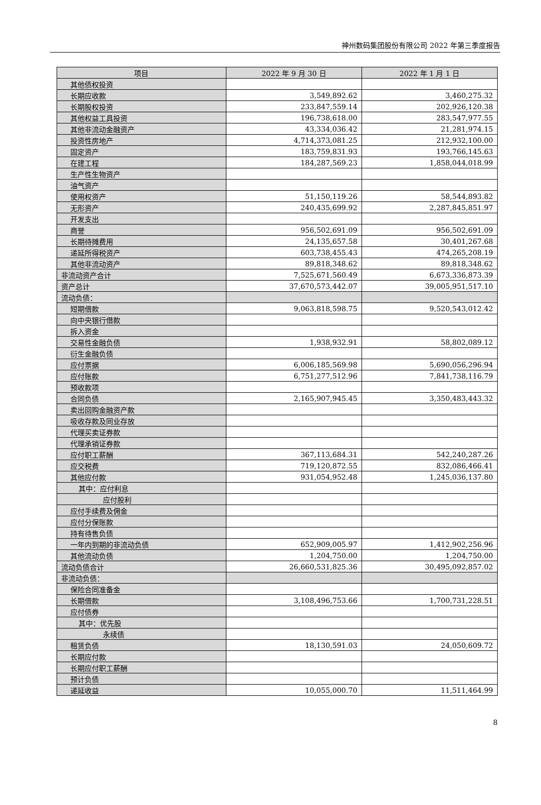神州数码集团股份有限公司 2022 年第三季度报告
| 项目 | 2022 年 9 月 30 日 | 2022 年 1 月 1 日 |
| --- | --- | --- |
| 其他债权投资 | | |
| 长期应收款 | 3,549,892.62 | 3,460,275.32 |
| 长期股权投资 | 233,847,559.14 | 202,926,120.38 |
| 其他权益工具投资 | 196,738,618.00 | 283,547,977.55 |
| 其他非流动金融资产 | 43,334,036.42 | 21,281,974.15 |
| 投资性房地产 | 4,714,373,081.25 | 212,932,100.00 |
| 固定资产 | 183,759,831.93 | 193,766,145.63 |
| 在建工程 | 184,287,569.23 | 1,858,044,018.99 |
| 生产性生物资产 | | |
| 油气资产 | | |
| 使用权资产 | 51,150,119.26 | 58,544,893.82 |
| 无形资产 | 240,435,699.92 | 2,287,845,851.97 |
| 开发支出 | | |
| 商誉 | 956,502,691.09 | 956,502,691.09 |
| 长期待摊费用 | 24,135,657.58 | 30,401,267.68 |
| 递延所得税资产 | 603,738,455.43 | 474,265,208.19 |
| 其他非流动资产 | 89,818,348.62 | 89,818,348.62 |
| 非流动资产合计 | 7,525,671,560.49 | 6,673,336,873.39 |
| 资产总计 | 37,670,573,442.07 | 39,005,951,517.10 |
| 流动负债： | | |
| 短期借款 | 9,063,818,598.75 | 9,520,543,012.42 |
| 向中央银行借款 | | |
| 拆入资金 | | |
| 交易性金融负债 | 1,938,932.91 | 58,802,089.12 |
| 衍生金融负债 | | |
| 应付票据 | 6,006,185,569.98 | 5,690,056,296.94 |
| 应付账款 | 6,751,277,512.96 | 7,841,738,116.79 |
| 预收款项 | | |
| 合同负债 | 2,165,907,945.45 | 3,350,483,443.32 |
| 卖出回购金融资产款 | | |
| 吸收存款及同业存放 | | |
| 代理买卖证券款 | | |
| 代理承销证券款 | | |
| 应付职工薪酬 | 367,113,684.31 | 542,240,287.26 |
| 应交税费 | 719,120,872.55 | 832,086,466.41 |
| 其他应付款 | 931,054,952.48 | 1,245,036,137.80 |
| 其中：应付利息 | | |
| 应付股利 | | |
| 应付手续费及佣金 | | |
| 应付分保账款 | | |
| 持有待售负债 | | |
| 一年内到期的非流动负债 | 652,909,005.97 | 1,412,902,256.96 |
| 其他流动负债 | 1,204,750.00 | 1,204,750.00 |
| 流动负债合计 | 26,660,531,825.36 | 30,495,092,857.02 |
| 非流动负债： | | |
| 保险合同准备金 | | |
| 长期借款 | 3,108,496,753.66 | 1,700,731,228.51 |
| 应付债券 | | |
| 其中：优先股 | | |
| 永续债 | | |
| 租赁负债 | 18,130,591.03 | 24,050,609.72 |
| 长期应付款 | | |
| 长期应付职工薪酬 | | |
| 预计负债 | | |
| 递延收益 | 10,055,000.70 | 11,511,464.99 |
8